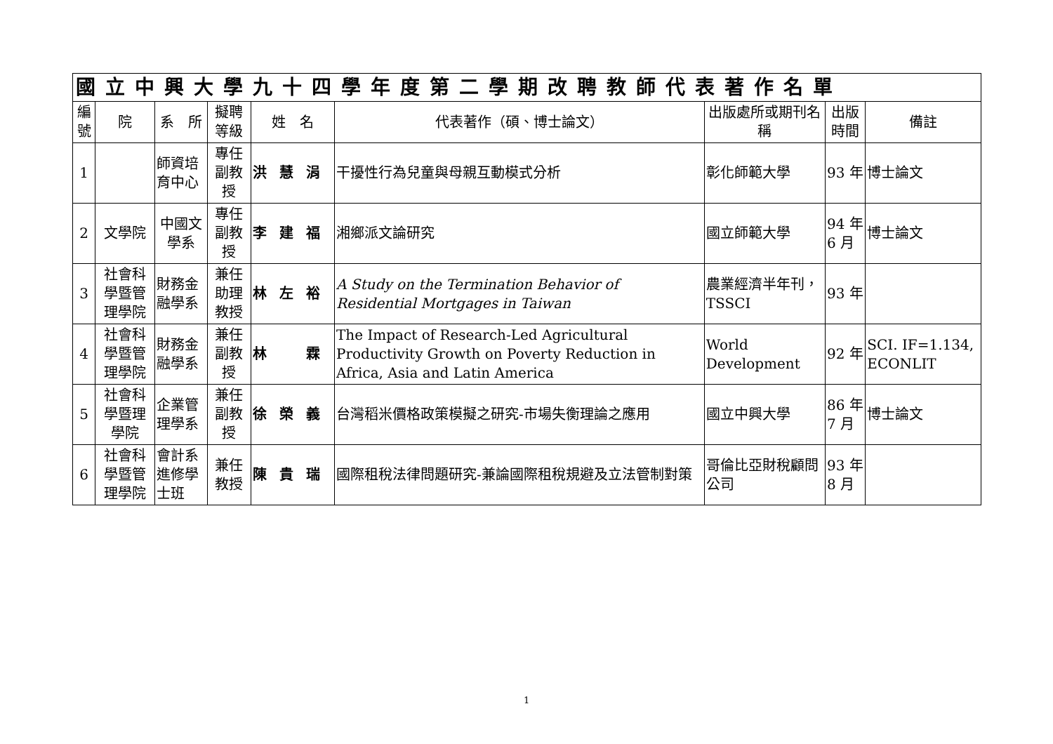| 國立中興大學九十四學年度第二學期改聘教師代表著作名單 | | | | | | | | |
| --- | --- | --- | --- | --- | --- | --- | --- | --- |
| 編號 | 院 | 系 所 | 擬聘等級 | 姓 名 | 代表著作（碩、博士論文） | 出版處所或期刊名稱 | 出版時間 | 備註 |
| 1 | | 師資培育中心 | 專任副教授 | 洪慧涓 | 干擾性行為兒童與母親互動模式分析 | 彰化師範大學 | 93 年 | 博士論文 |
| 2 | 文學院 | 中國文學系 | 專任副教授 | 李建福 | 湘鄉派文論研究 | 國立師範大學 | 94 年 6 月 | 博士論文 |
| 3 | 社會科學暨管理學院 | 財務金融學系 | 兼任助理教授 | 林左裕 | A Study on the Termination Behavior of Residential Mortgages in Taiwan | 農業經濟半年刊，TSSCI | 93 年 | |
| 4 | 社會科學暨管理學院 | 財務金融學系 | 兼任副教授 | 林 霖 | The Impact of Research-Led Agricultural Productivity Growth on Poverty Reduction in Africa, Asia and Latin America | World Development | 92 年 | SCI. IF=1.134, ECONLIT |
| 5 | 社會科學暨理學院 | 企業管理學系 | 兼任副教授 | 徐榮義 | 台灣稻米價格政策模擬之研究-市場失衡理論之應用 | 國立中興大學 | 86 年 7 月 | 博士論文 |
| 6 | 社會科學暨管理學院 | 會計系 進修學士班 | 兼任教授 | 陳貴瑞 | 國際租稅法律問題研究-兼論國際租稅規避及立法管制對策 | 哥倫比亞財稅顧問公司 | 93 年 8 月 | |
1